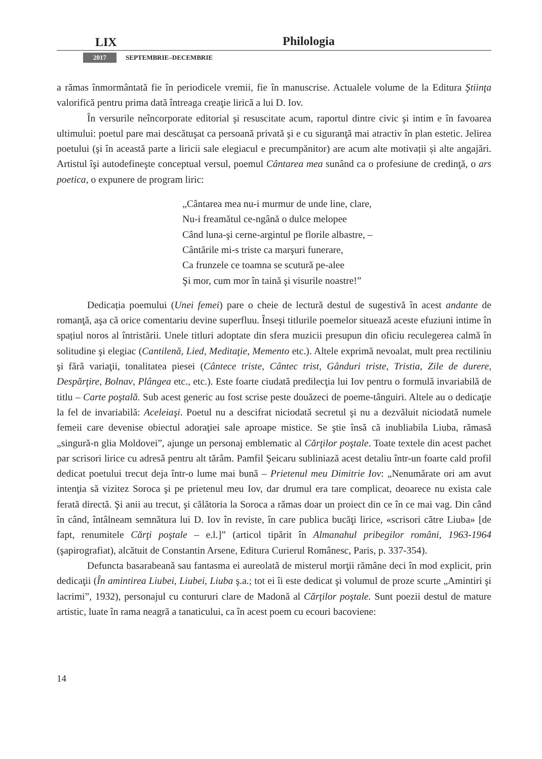LIX Philologia
2017 SEPTEMBRIE–DECEMBRIE
a rămas înmormântată fie în periodicele vremii, fie în manuscrise. Actualele volume de la Editura Ştiinţa valorifică pentru prima dată întreaga creaţie lirică a lui D. Iov.
În versurile neîncorporate editorial şi resuscitate acum, raportul dintre civic şi intim e în favoarea ultimului: poetul pare mai descătuşat ca persoană privată şi e cu siguranţă mai atractiv în plan estetic. Jelirea poetului (şi în această parte a liricii sale elegiacul e precumpănitor) are acum alte motivații și alte angajări. Artistul îşi autodefineşte conceptual versul, poemul Cântarea mea sunând ca o profesiune de credinţă, o ars poetica, o expunere de program liric:
„Cântarea mea nu-i murmur de unde line, clare,
Nu-i freamătul ce-ngână o dulce melopee
Când luna-şi cerne-argintul pe florile albastre, –
Cântările mi-s triste ca marşuri funerare,
Ca frunzele ce toamna se scutură pe-alee
Şi mor, cum mor în taină şi visurile noastre!”
Dedicația poemului (Unei femei) pare o cheie de lectură destul de sugestivă în acest andante de romanţă, aşa că orice comentariu devine superfluu. Înseşi titlurile poemelor situează aceste efuziuni intime în spațiul noros al întristării. Unele titluri adoptate din sfera muzicii presupun din oficiu reculegerea calmă în solitudine şi elegiac (Cantilenă, Lied, Meditaţie, Memento etc.). Altele exprimă nevoalat, mult prea rectiliniu şi fără variaţii, tonalitatea piesei (Cântece triste, Cântec trist, Gânduri triste, Tristia, Zile de durere, Despărţire, Bolnav, Plângea etc., etc.). Este foarte ciudată predilecţia lui Iov pentru o formulă invariabilă de titlu – Carte poştală. Sub acest generic au fost scrise peste douăzeci de poeme-tânguiri. Altele au o dedicaţie la fel de invariabilă: Aceleiaşi. Poetul nu a descifrat niciodată secretul şi nu a dezvăluit niciodată numele femeii care devenise obiectul adoraţiei sale aproape mistice. Se ştie însă că inubliabila Liuba, rămasă „singură-n glia Moldovei”, ajunge un personaj emblematic al Cărţilor poştale. Toate textele din acest pachet par scrisori lirice cu adresă pentru alt tărâm. Pamfil Şeicaru subliniază acest detaliu într-un foarte cald profil dedicat poetului trecut deja într-o lume mai bună – Prietenul meu Dimitrie Iov: „Nenumărate ori am avut intenţia să vizitez Soroca şi pe prietenul meu Iov, dar drumul era tare complicat, deoarece nu exista cale ferată directă. Şi anii au trecut, şi călătoria la Soroca a rămas doar un proiect din ce în ce mai vag. Din când în când, întâlneam semnătura lui D. Iov în reviste, în care publica bucăţi lirice, «scrisori către Liuba» [de fapt, renumitele Cărţi poştale – e.l.]” (articol tipărit în Almanahul pribegilor români, 1963-1964 (şapirografiat), alcătuit de Constantin Arsene, Editura Curierul Românesc, Paris, p. 337-354).
Defuncta basarabeană sau fantasma ei aureolată de misterul morţii rămâne deci în mod explicit, prin dedicaţii (În amintirea Liubei, Liubei, Liuba ş.a.; tot ei îi este dedicat şi volumul de proze scurte „Amintiri şi lacrimi”, 1932), personajul cu contururi clare de Madonă al Cărţilor poştale. Sunt poezii destul de mature artistic, luate în rama neagră a tanaticului, ca în acest poem cu ecouri bacoviene:
14